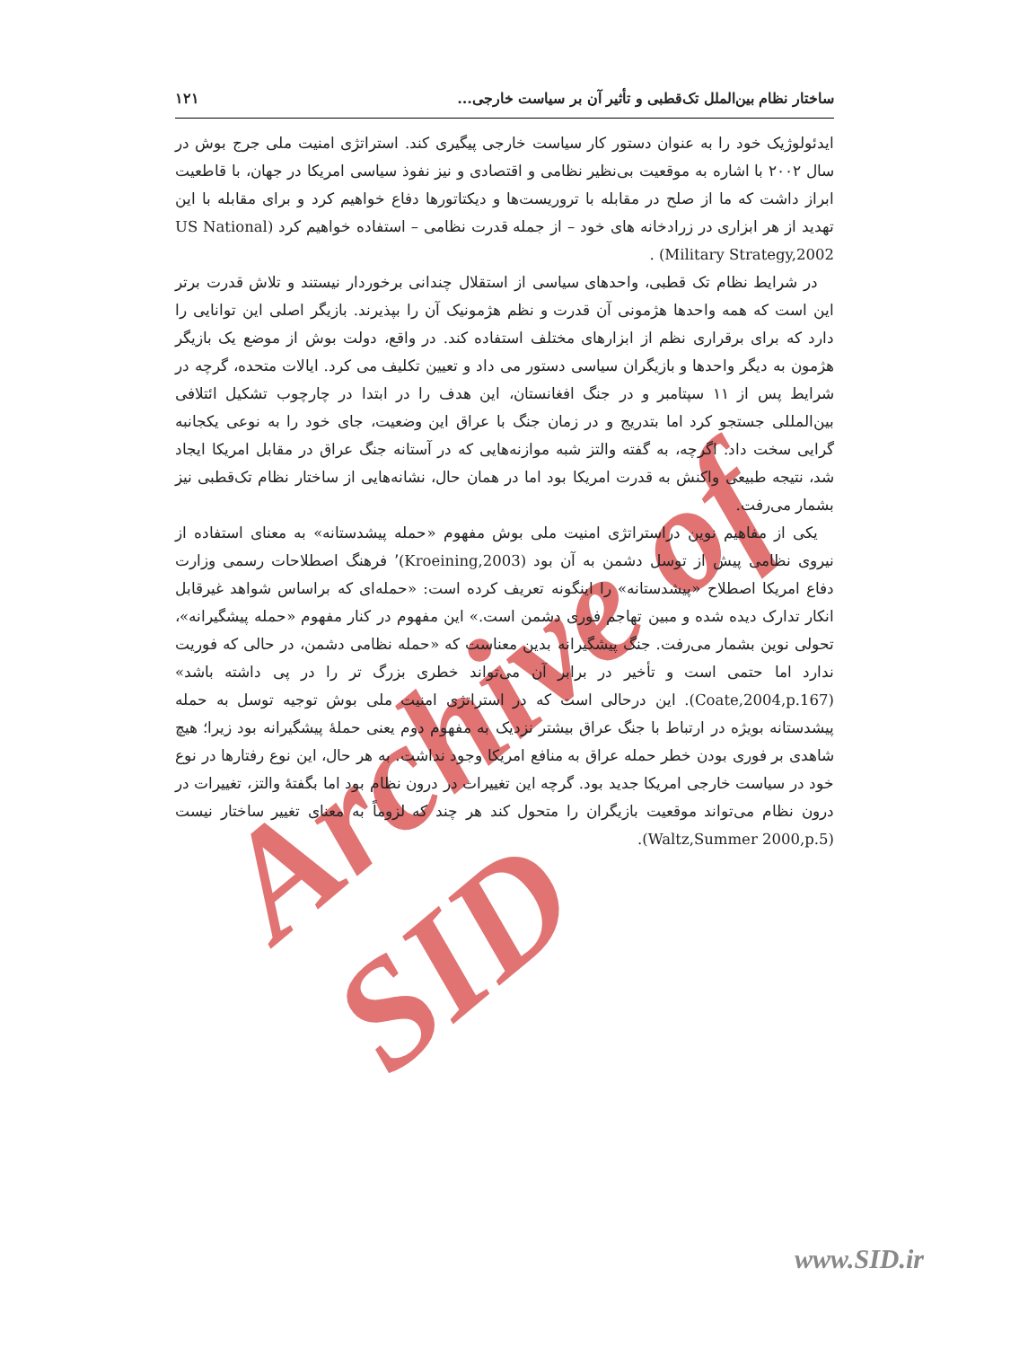Archive of SID
ساختار نظام بین‌الملل تک‌قطبی و تأثیر آن بر سیاست خارجی... ۱۲۱
ایدئولوژیک خود را به عنوان دستور کار سیاست خارجی پیگیری کند. استراتژی امنیت ملی جرج بوش در سال ۲۰۰۲ با اشاره به موقعیت بی‌نظیر نظامی و اقتصادی و نیز نفوذ سیاسی امریکا در جهان، با قاطعیت ابراز داشت که ما از صلح در مقابله با تروریست‌ها و دیکتاتورها دفاع خواهیم کرد و برای مقابله با این تهدید از هر ابزاری در زرادخانه های خود – از جمله قدرت نظامی – استفاده خواهیم کرد (US National Military Strategy,2002) .
در شرایط نظام تک قطبی، واحدهای سیاسی از استقلال چندانی برخوردار نیستند و تلاش قدرت برتر این است که همه واحدها هژمونی آن قدرت و نظم هژمونیک آن را بپذیرند. بازیگر اصلی این توانایی را دارد که برای برقراری نظم از ابزارهای مختلف استفاده کند. در واقع، دولت بوش از موضع یک بازیگر هژمون به دیگر واحدها و بازیگران سیاسی دستور می داد و تعیین تکلیف می کرد. ایالات متحده، گرچه در شرایط پس از ۱۱ سپتامبر و در جنگ افغانستان، این هدف را در ابتدا در چارچوب تشکیل ائتلافی بین‌المللی جستجو کرد اما بتدریج و در زمان جنگ با عراق این وضعیت، جای خود را به نوعی یکجانبه گرایی سخت داد. اگرچه، به گفته والتز شبه موازنه‌هایی که در آستانه جنگ عراق در مقابل امریکا ایجاد شد، نتیجه طبیعی واکنش به قدرت امریکا بود اما در همان حال، نشانه‌هایی از ساختار نظام تک‌قطبی نیز بشمار می‌رفت.
یکی از مفاهیم نوین دراستراتژی امنیت ملی بوش مفهوم «حمله پیشدستانه» به معنای استفاده از نیروی نظامی پیش از توسل دشمن به آن بود (Kroeining,2003)٬ فرهنگ اصطلاحات رسمی وزارت دفاع امریکا اصطلاح «پیشدستانه» را اینگونه تعریف کرده است: «حمله‌ای که براساس شواهد غیرقابل انکار تدارک دیده شده و مبین تهاجم فوری دشمن است.» این مفهوم در کنار مفهوم «حمله پیشگیرانه»، تحولی نوین بشمار می‌رفت. جنگ پیشگیرانه بدین معناست که «حمله نظامی دشمن، در حالی که فوریت ندارد اما حتمی است و تأخیر در برابر آن می‌تواند خطری بزرگ تر را در پی داشته باشد» (Coate,2004,p.167). این درحالی است که در استراتژی امنیت ملی بوش توجیه توسل به حمله پیشدستانه بویژه در ارتباط با جنگ عراق بیشتر نزدیک به مفهوم دوم یعنی حملهٔ پیشگیرانه بود زیرا؛ هیچ شاهدی بر فوری بودن خطر حمله عراق به منافع امریکا وجود نداشت. به هر حال، این نوع رفتارها در نوع خود در سیاست خارجی امریکا جدید بود. گرچه این تغییرات در درون نظام بود اما بگفتهٔ والتز، تغییرات در درون نظام می‌تواند موقعیت بازیگران را متحول کند هر چند که لزوماً به معنای تغییر ساختار نیست (Waltz,Summer 2000,p.5).
www.SID.ir